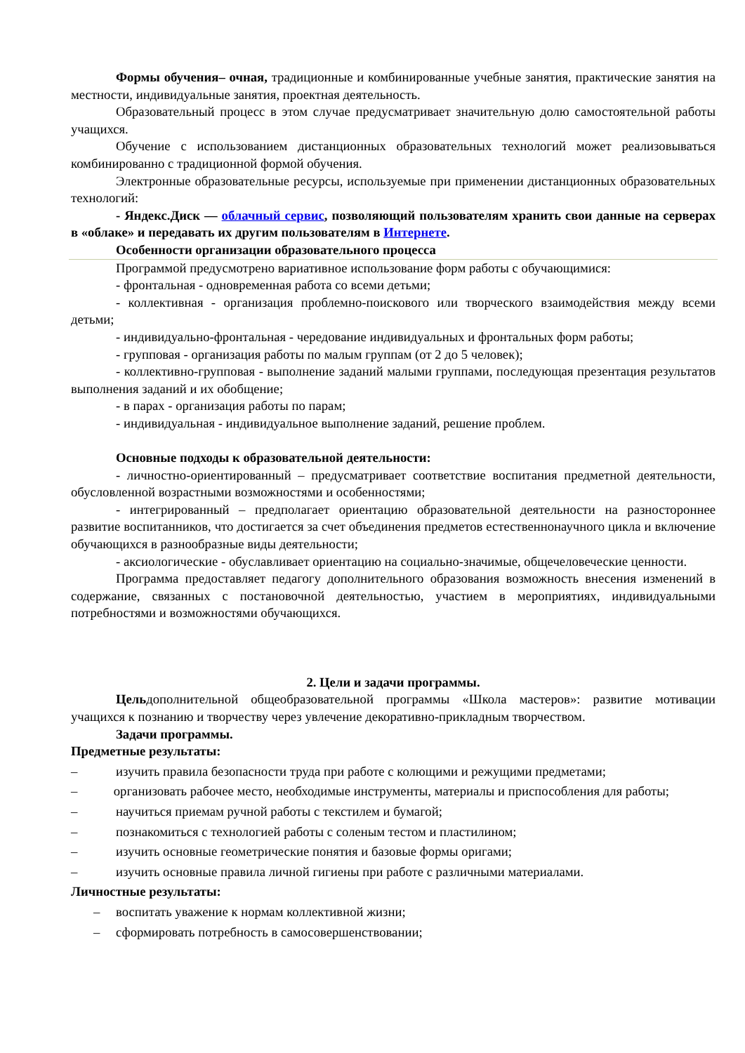Формы обучения– очная, традиционные и комбинированные учебные занятия, практические занятия на местности, индивидуальные занятия, проектная деятельность.
Образовательный процесс в этом случае предусматривает значительную долю самостоятельной работы учащихся.
Обучение с использованием дистанционных образовательных технологий может реализовываться комбинированно с традиционной формой обучения.
Электронные образовательные ресурсы, используемые при применении дистанционных образовательных технологий:
- Яндекс.Диск — облачный сервис, позволяющий пользователям хранить свои данные на серверах в «облаке» и передавать их другим пользователям в Интернете.
Особенности организации образовательного процесса
Программой предусмотрено вариативное использование форм работы с обучающимися:
- фронтальная - одновременная работа со всеми детьми;
- коллективная - организация проблемно-поискового или творческого взаимодействия между всеми детьми;
- индивидуально-фронтальная - чередование индивидуальных и фронтальных форм работы;
- групповая - организация работы по малым группам (от 2 до 5 человек);
- коллективно-групповая - выполнение заданий малыми группами, последующая презентация результатов выполнения заданий и их обобщение;
- в парах - организация работы по парам;
- индивидуальная - индивидуальное выполнение заданий, решение проблем.
Основные подходы к образовательной деятельности:
- личностно-ориентированный – предусматривает соответствие воспитания предметной деятельности, обусловленной возрастными возможностями и особенностями;
- интегрированный – предполагает ориентацию образовательной деятельности на разностороннее развитие воспитанников, что достигается за счет объединения предметов естественнонаучного цикла и включение обучающихся в разнообразные виды деятельности;
- аксиологические - обуславливает ориентацию на социально-значимые, общечеловеческие ценности.
Программа предоставляет педагогу дополнительного образования возможность внесения изменений в содержание, связанных с постановочной деятельностью, участием в мероприятиях, индивидуальными потребностями и возможностями обучающихся.
2. Цели и задачи программы.
Цельдополнительной общеобразовательной программы «Школа мастеров»: развитие мотивации учащихся к познанию и творчеству через увлечение декоративно-прикладным творчеством.
Задачи программы.
Предметные результаты:
– изучить правила безопасности труда при работе с колющими и режущими предметами;
– организовать рабочее место, необходимые инструменты, материалы и приспособления для работы;
– научиться приемам ручной работы с текстилем и бумагой;
– познакомиться с технологией работы с соленым тестом и пластилином;
– изучить основные геометрические понятия и базовые формы оригами;
– изучить основные правила личной гигиены при работе с различными материалами.
Личностные результаты:
– воспитать уважение к нормам коллективной жизни;
– сформировать потребность в самосовершенствовании;